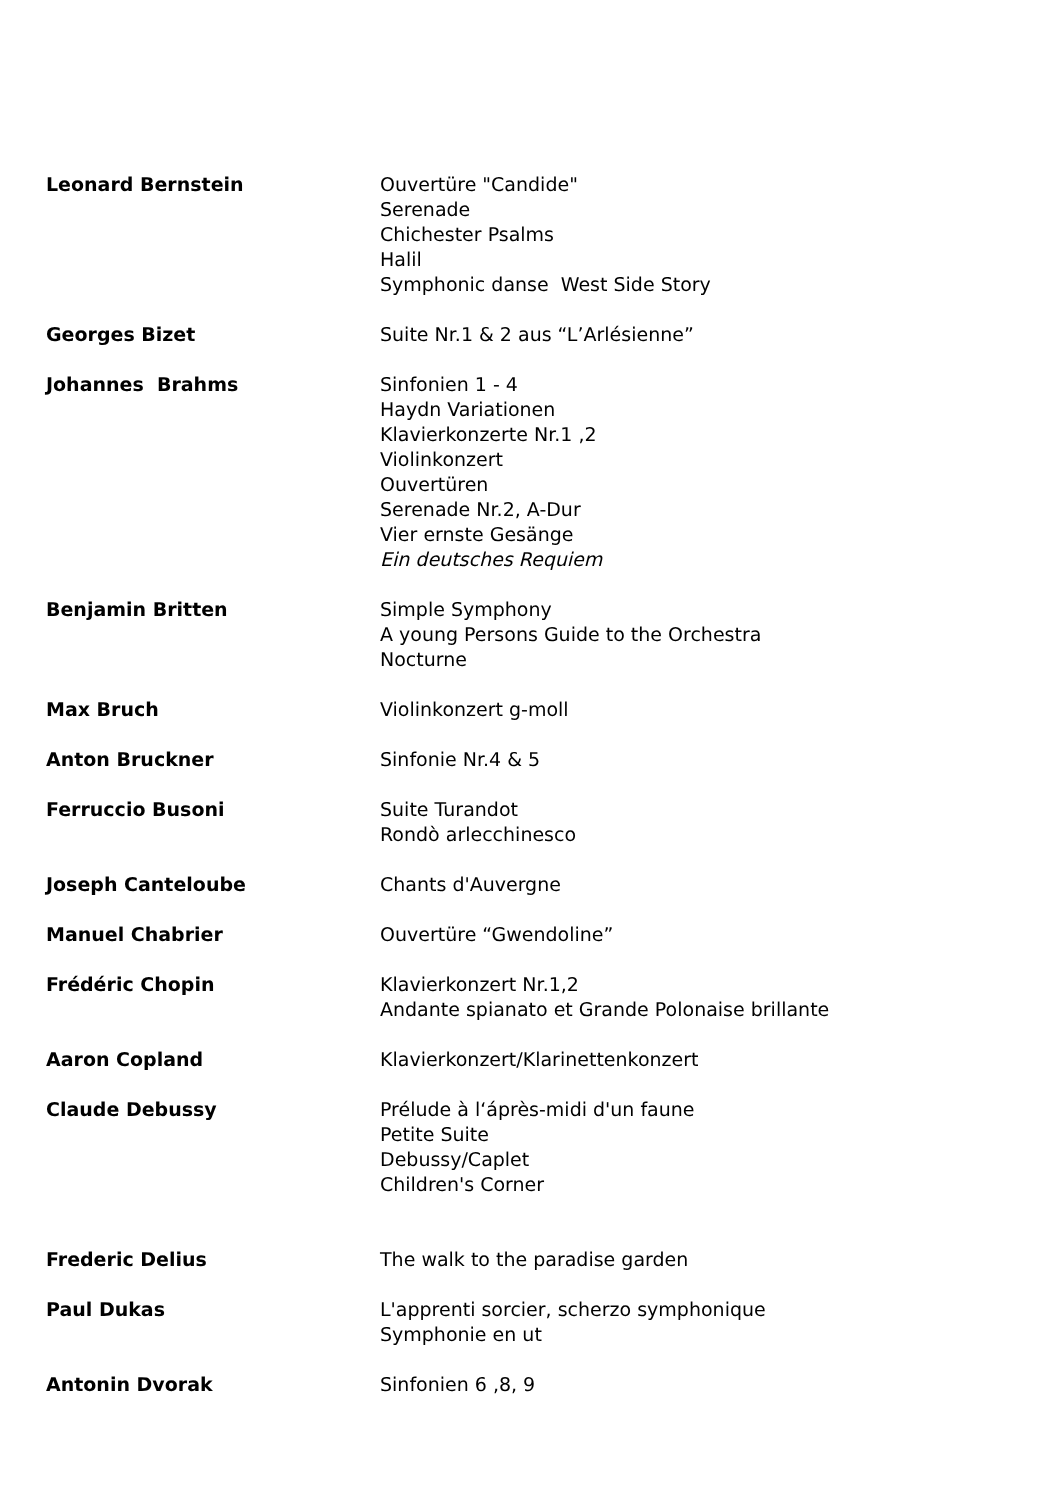Leonard Bernstein Ouvertüre "Candide"
Serenade
Chichester Psalms
Halil
Symphonic danse West Side Story
Georges Bizet Suite Nr.1 & 2 aus “L’Arlésienne”
Johannes Brahms Sinfonien 1 - 4
Haydn Variationen
Klavierkonzerte Nr.1 ,2
Violinkonzert
Ouvertüren
Serenade Nr.2, A-Dur
Vier ernste Gesänge
Ein deutsches Requiem
Benjamin Britten Simple Symphony
A young Persons Guide to the Orchestra
Nocturne
Max Bruch Violinkonzert g-moll
Anton Bruckner Sinfonie Nr.4 & 5
Ferruccio Busoni Suite Turandot
Rondò arlecchinesco
Joseph Canteloube Chants d'Auvergne
Manuel Chabrier Ouvertüre “Gwendoline”
Frédéric Chopin Klavierkonzert Nr.1,2
Andante spianato et Grande Polonaise brillante
Aaron Copland Klavierkonzert/Klarinettenkonzert
Claude Debussy Prélude à l‘áprès-midi d'un faune
Petite Suite
Debussy/Caplet
Children's Corner
Frederic Delius The walk to the paradise garden
Paul Dukas L'apprenti sorcier, scherzo symphonique
Symphonie en ut
Antonin Dvorak Sinfonien 6 ,8, 9